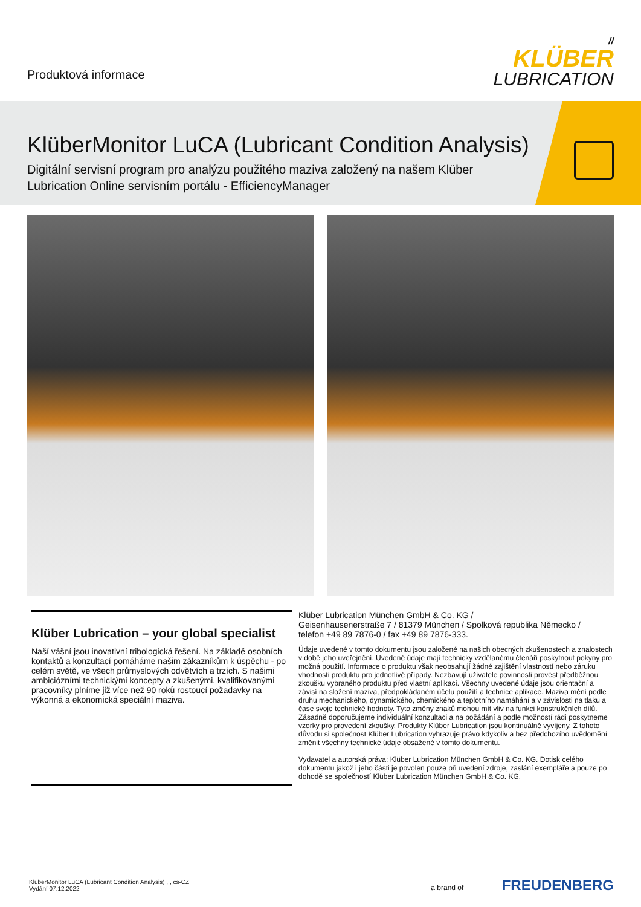Produktová informace
//
KLÜBER
LUBRICATION
KlüberMonitor LuCA (Lubricant Condition Analysis)
Digitální servisní program pro analýzu použitého maziva založený na našem Klüber Lubrication Online servisním portálu - EfficiencyManager
Klüber Lubrication – your global specialist
Naší vášní jsou inovativní tribologická řešení. Na základě osobních kontaktů a konzultací pomáháme našim zákazníkům k úspěchu - po celém světě, ve všech průmyslových odvětvích a trzích. S našimi ambiciózními technickými koncepty a zkušenými, kvalifikovanými pracovníky plníme již více než 90 roků rostoucí požadavky na výkonná a ekonomická speciální maziva.
Klüber Lubrication München GmbH & Co. KG /
Geisenhausenerstraße 7 / 81379 München / Spolková republika Německo /
telefon +49 89 7876-0 / fax +49 89 7876-333.
Údaje uvedené v tomto dokumentu jsou založené na našich obecných zkušenostech a znalostech v době jeho uveřejnění. Uvedené údaje mají technicky vzdělanému čtenáři poskytnout pokyny pro možná použití. Informace o produktu však neobsahují žádné zajištění vlastností nebo záruku vhodnosti produktu pro jednotlivé případy. Nezbavují uživatele povinnosti provést předběžnou zkoušku vybraného produktu před vlastní aplikací. Všechny uvedené údaje jsou orientační a závisí na složení maziva, předpokládaném účelu použití a technice aplikace. Maziva mění podle druhu mechanického, dynamického, chemického a teplotního namáhání a v závislosti na tlaku a čase svoje technické hodnoty. Tyto změny znaků mohou mít vliv na funkci konstrukčních dílů. Zásadně doporučujeme individuální konzultaci a na požádání a podle možností rádi poskytneme vzorky pro provedení zkoušky. Produkty Klüber Lubrication jsou kontinuálně vyvíjeny. Z tohoto důvodu si společnost Klüber Lubrication vyhrazuje právo kdykoliv a bez předchozího uvědomění změnit všechny technické údaje obsažené v tomto dokumentu.
Vydavatel a autorská práva: Klüber Lubrication München GmbH & Co. KG. Dotisk celého dokumentu jakož i jeho části je povolen pouze při uvedení zdroje, zaslání exempláře a pouze po dohodě se společností Klüber Lubrication München GmbH & Co. KG.
KlüberMonitor LuCA (Lubricant Condition Analysis) , , cs-CZ
Vydání 07.12.2022
a brand of FREUDENBERG